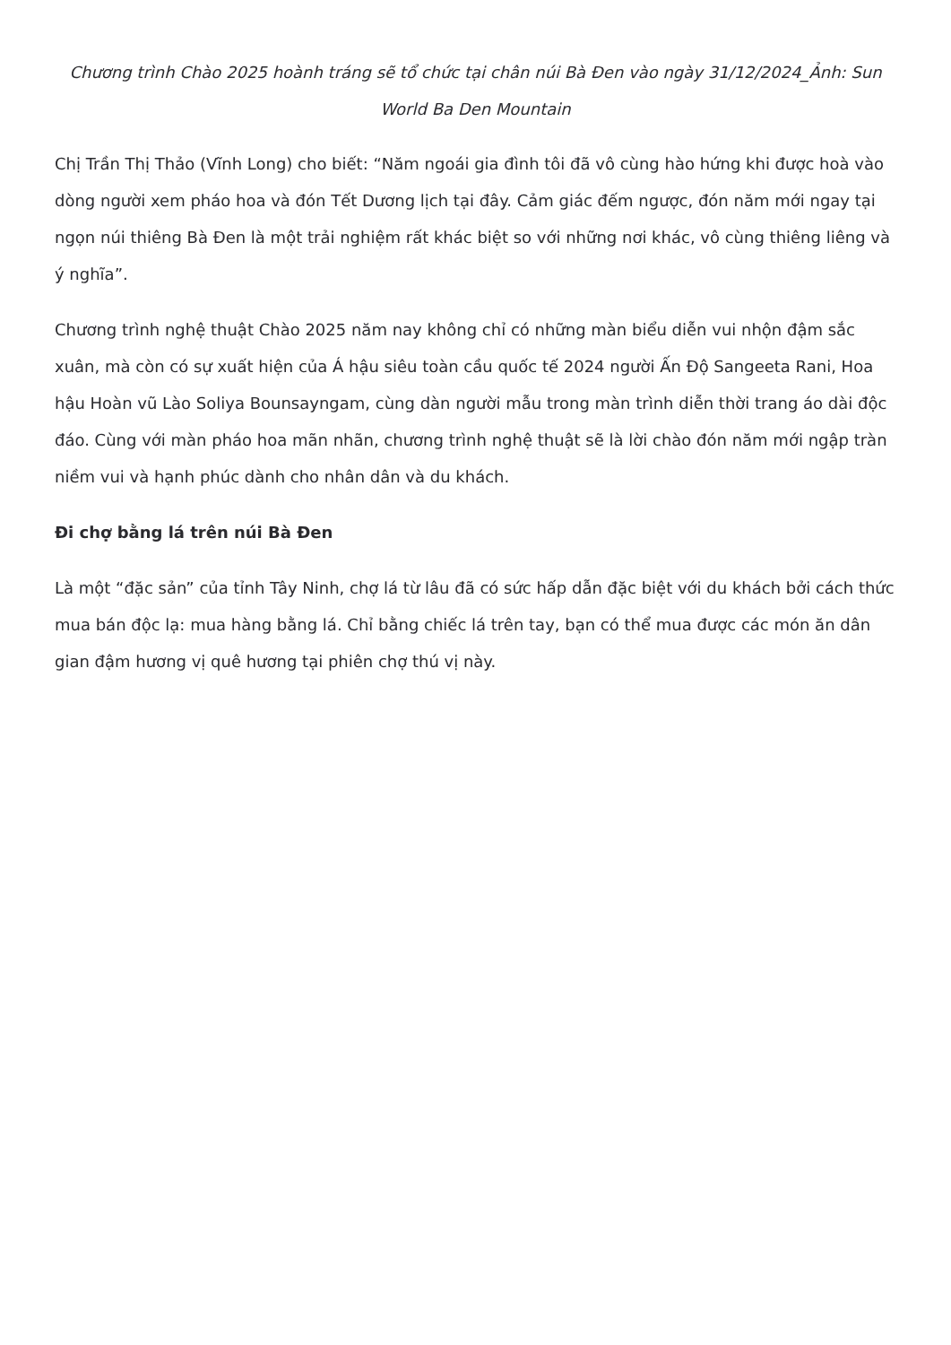Chương trình Chào 2025 hoành tráng sẽ tổ chức tại chân núi Bà Đen vào ngày 31/12/2024_Ảnh: Sun World Ba Den Mountain
Chị Trần Thị Thảo (Vĩnh Long) cho biết: “Năm ngoái gia đình tôi đã vô cùng hào hứng khi được hoà vào dòng người xem pháo hoa và đón Tết Dương lịch tại đây. Cảm giác đếm ngược, đón năm mới ngay tại ngọn núi thiêng Bà Đen là một trải nghiệm rất khác biệt so với những nơi khác, vô cùng thiêng liêng và ý nghĩa”.
Chương trình nghệ thuật Chào 2025 năm nay không chỉ có những màn biểu diễn vui nhộn đậm sắc xuân, mà còn có sự xuất hiện của Á hậu siêu toàn cầu quốc tế 2024 người Ấn Độ Sangeeta Rani, Hoa hậu Hoàn vũ Lào Soliya Bounsayngam, cùng dàn người mẫu trong màn trình diễn thời trang áo dài độc đáo. Cùng với màn pháo hoa mãn nhãn, chương trình nghệ thuật sẽ là lời chào đón năm mới ngập tràn niềm vui và hạnh phúc dành cho nhân dân và du khách.
Đi chợ bằng lá trên núi Bà Đen
Là một “đặc sản” của tỉnh Tây Ninh, chợ lá từ lâu đã có sức hấp dẫn đặc biệt với du khách bởi cách thức mua bán độc lạ: mua hàng bằng lá. Chỉ bằng chiếc lá trên tay, bạn có thể mua được các món ăn dân gian đậm hương vị quê hương tại phiên chợ thú vị này.